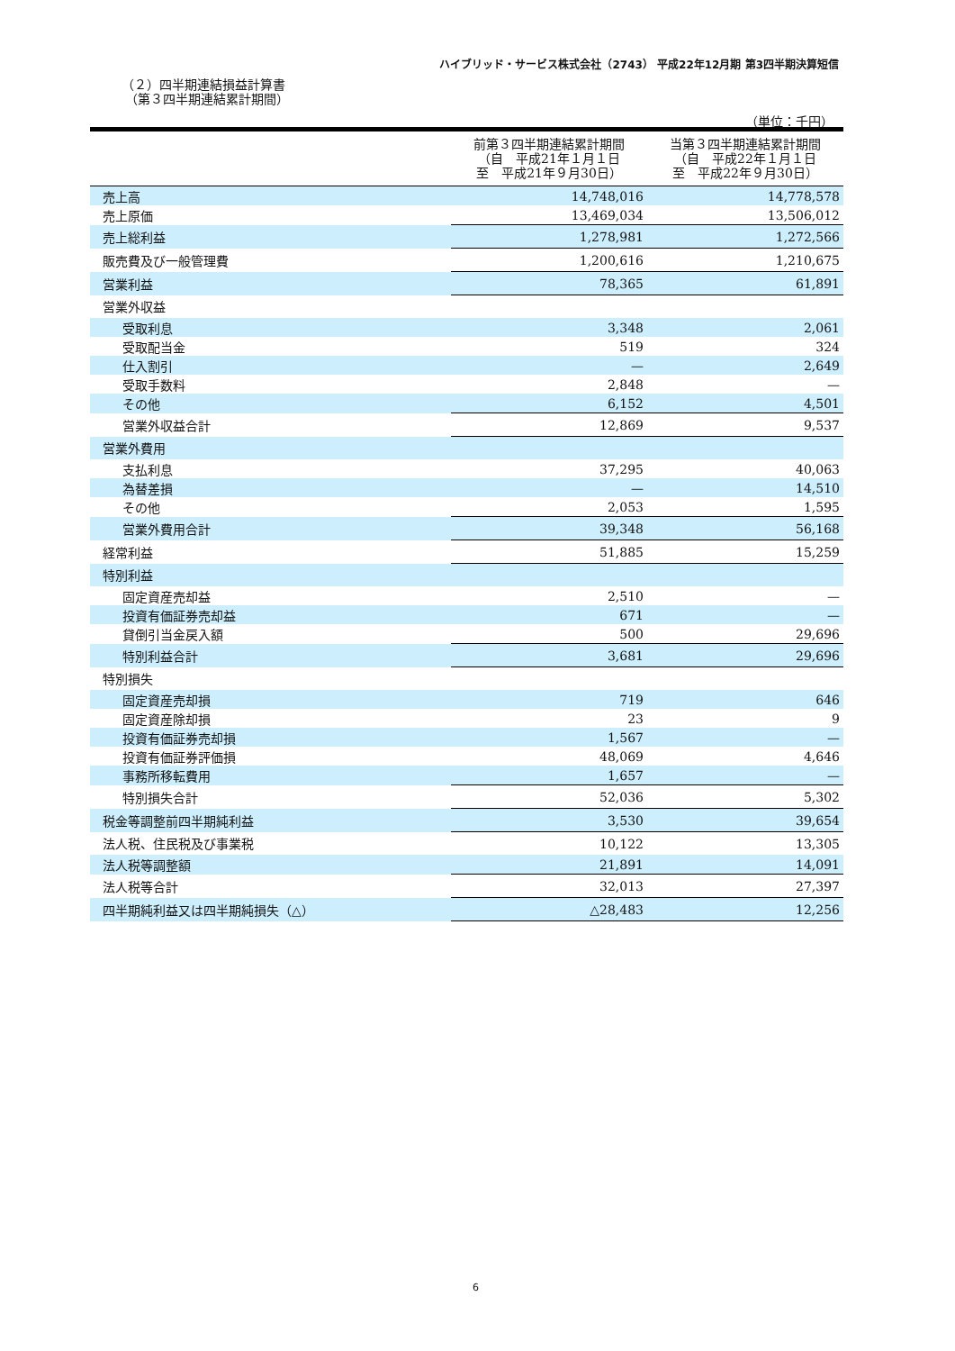ハイブリッド・サービス株式会社（2743） 平成22年12月期 第3四半期決算短信
（２）四半期連結損益計算書
（第３四半期連結累計期間）
（単位：千円）
| | 前第３四半期連結累計期間 （自 平成21年１月１日 至 平成21年９月30日） | 当第３四半期連結累計期間 （自 平成22年１月１日 至 平成22年９月30日） |
| --- | --- | --- |
| 売上高 | 14,748,016 | 14,778,578 |
| 売上原価 | 13,469,034 | 13,506,012 |
| 売上総利益 | 1,278,981 | 1,272,566 |
| 販売費及び一般管理費 | 1,200,616 | 1,210,675 |
| 営業利益 | 78,365 | 61,891 |
| 営業外収益 | | |
| 受取利息 | 3,348 | 2,061 |
| 受取配当金 | 519 | 324 |
| 仕入割引 | — | 2,649 |
| 受取手数料 | 2,848 | — |
| その他 | 6,152 | 4,501 |
| 営業外収益合計 | 12,869 | 9,537 |
| 営業外費用 | | |
| 支払利息 | 37,295 | 40,063 |
| 為替差損 | — | 14,510 |
| その他 | 2,053 | 1,595 |
| 営業外費用合計 | 39,348 | 56,168 |
| 経常利益 | 51,885 | 15,259 |
| 特別利益 | | |
| 固定資産売却益 | 2,510 | — |
| 投資有価証券売却益 | 671 | — |
| 貸倒引当金戻入額 | 500 | 29,696 |
| 特別利益合計 | 3,681 | 29,696 |
| 特別損失 | | |
| 固定資産売却損 | 719 | 646 |
| 固定資産除却損 | 23 | 9 |
| 投資有価証券売却損 | 1,567 | — |
| 投資有価証券評価損 | 48,069 | 4,646 |
| 事務所移転費用 | 1,657 | — |
| 特別損失合計 | 52,036 | 5,302 |
| 税金等調整前四半期純利益 | 3,530 | 39,654 |
| 法人税、住民税及び事業税 | 10,122 | 13,305 |
| 法人税等調整額 | 21,891 | 14,091 |
| 法人税等合計 | 32,013 | 27,397 |
| 四半期純利益又は四半期純損失（△） | △28,483 | 12,256 |
6